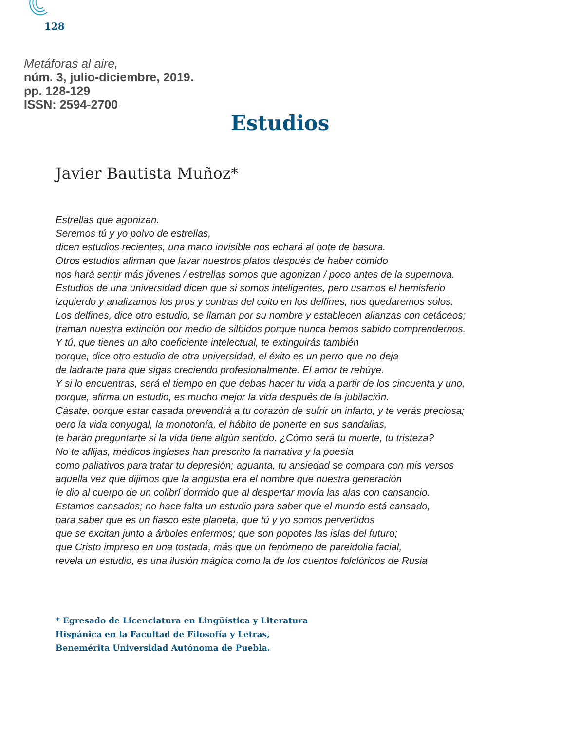128
Metáforas al aire,
núm. 3, julio-diciembre, 2019.
pp. 128-129
ISSN: 2594-2700
Estudios
Javier Bautista Muñoz*
Estrellas que agonizan.
Seremos tú y yo polvo de estrellas,
dicen estudios recientes, una mano invisible nos echará al bote de basura.
Otros estudios afirman que lavar nuestros platos después de haber comido
nos hará sentir más jóvenes / estrellas somos que agonizan / poco antes de la supernova.
Estudios de una universidad dicen que si somos inteligentes, pero usamos el hemisferio
izquierdo y analizamos los pros y contras del coito en los delfines, nos quedaremos solos.
Los delfines, dice otro estudio, se llaman por su nombre y establecen alianzas con cetáceos;
traman nuestra extinción por medio de silbidos porque nunca hemos sabido comprendernos.
Y tú, que tienes un alto coeficiente intelectual, te extinguirás también
porque, dice otro estudio de otra universidad, el éxito es un perro que no deja
de ladrarte para que sigas creciendo profesionalmente. El amor te rehúye.
Y si lo encuentras, será el tiempo en que debas hacer tu vida a partir de los cincuenta y uno,
porque, afirma un estudio, es mucho mejor la vida después de la jubilación.
Cásate, porque estar casada prevendrá a tu corazón de sufrir un infarto, y te verás preciosa;
pero la vida conyugal, la monotonía, el hábito de ponerte en sus sandalias,
te harán preguntarte si la vida tiene algún sentido. ¿Cómo será tu muerte, tu tristeza?
No te aflijas, médicos ingleses han prescrito la narrativa y la poesía
como paliativos para tratar tu depresión; aguanta, tu ansiedad se compara con mis versos
aquella vez que dijimos que la angustia era el nombre que nuestra generación
le dio al cuerpo de un colibrí dormido que al despertar movía las alas con cansancio.
Estamos cansados; no hace falta un estudio para saber que el mundo está cansado,
para saber que es un fiasco este planeta, que tú y yo somos pervertidos
que se excitan junto a árboles enfermos; que son popotes las islas del futuro;
que Cristo impreso en una tostada, más que un fenómeno de pareidolia facial,
revela un estudio, es una ilusión mágica como la de los cuentos folclóricos de Rusia
* Egresado de Licenciatura en Lingüística y Literatura
Hispánica en la Facultad de Filosofía y Letras,
Benemérita Universidad Autónoma de Puebla.